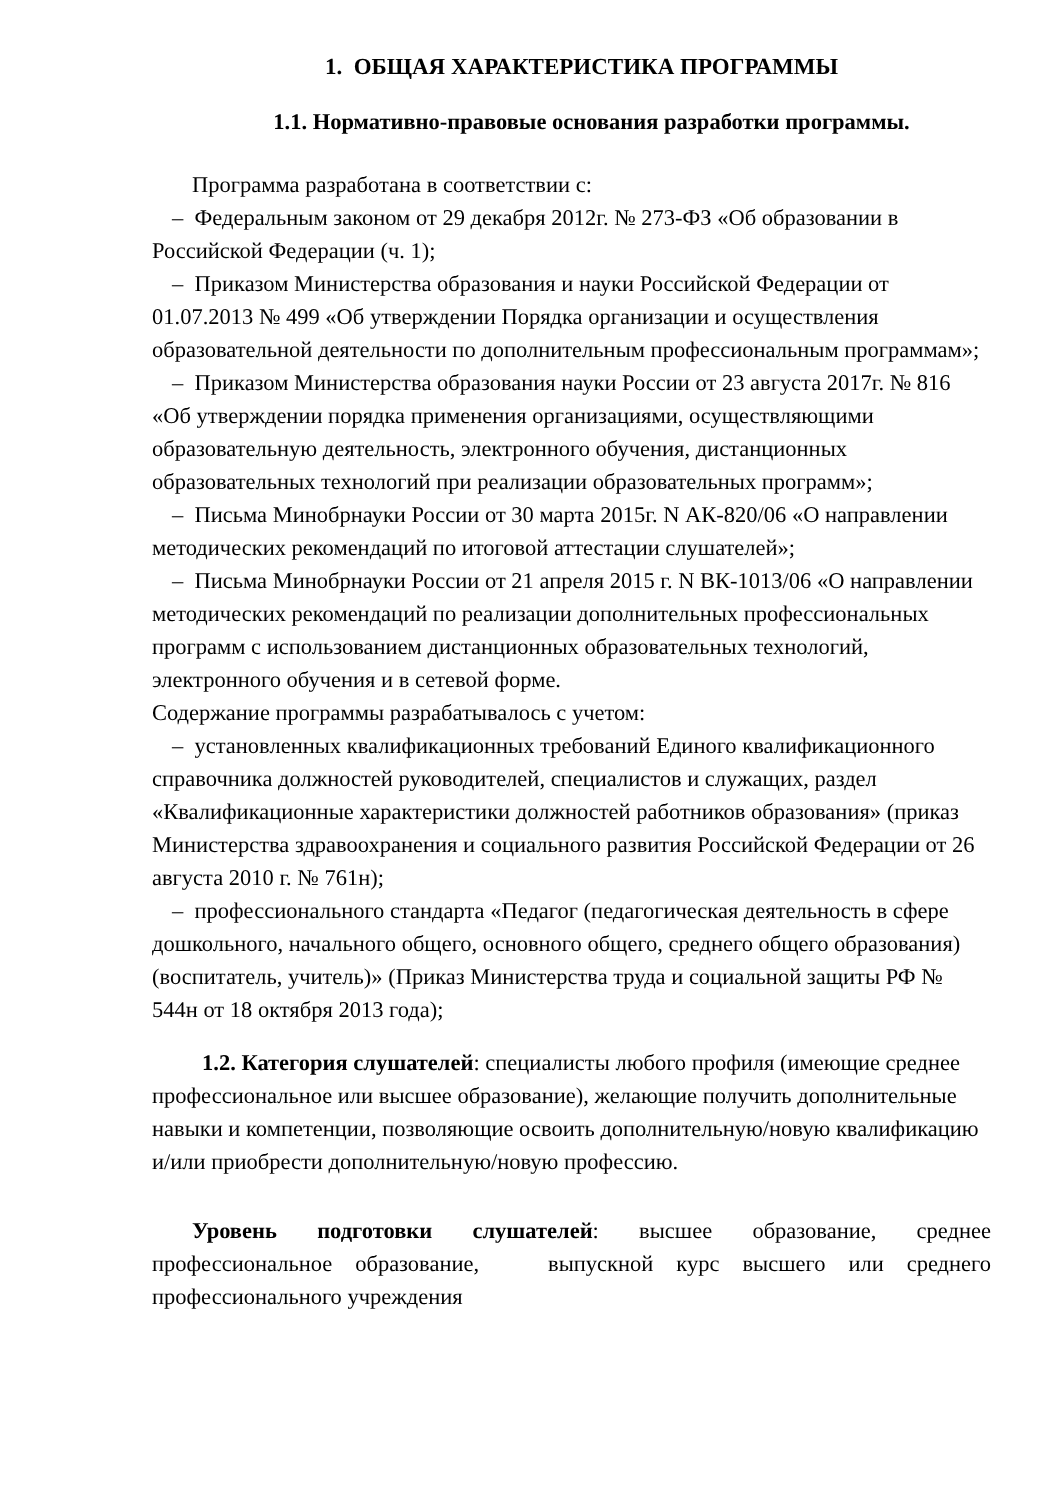1. ОБЩАЯ ХАРАКТЕРИСТИКА ПРОГРАММЫ
1.1. Нормативно-правовые основания разработки программы.
Программа разработана в соответствии с:
– Федеральным законом от 29 декабря 2012г. № 273-ФЗ «Об образовании в Российской Федерации (ч. 1);
– Приказом Министерства образования и науки Российской Федерации от 01.07.2013 № 499 «Об утверждении Порядка организации и осуществления образовательной деятельности по дополнительным профессиональным программам»;
– Приказом Министерства образования науки России от 23 августа 2017г. № 816 «Об утверждении порядка применения организациями, осуществляющими образовательную деятельность, электронного обучения, дистанционных образовательных технологий при реализации образовательных программ»;
– Письма Минобрнауки России от 30 марта 2015г. N АК-820/06 «О направлении методических рекомендаций по итоговой аттестации слушателей»;
– Письма Минобрнауки России от 21 апреля 2015 г. N ВК-1013/06 «О направлении методических рекомендаций по реализации дополнительных профессиональных программ с использованием дистанционных образовательных технологий, электронного обучения и в сетевой форме.
Содержание программы разрабатывалось с учетом:
– установленных квалификационных требований Единого квалификационного справочника должностей руководителей, специалистов и служащих, раздел «Квалификационные характеристики должностей работников образования» (приказ Министерства здравоохранения и социального развития Российской Федерации от 26 августа 2010 г. № 761н);
– профессионального стандарта «Педагог (педагогическая деятельность в сфере дошкольного, начального общего, основного общего, среднего общего образования) (воспитатель, учитель)» (Приказ Министерства труда и социальной защиты РФ № 544н от 18 октября 2013 года);
1.2. Категория слушателей: специалисты любого профиля (имеющие среднее профессиональное или высшее образование), желающие получить дополнительные навыки и компетенции, позволяющие освоить дополнительную/новую квалификацию и/или приобрести дополнительную/новую профессию.
Уровень подготовки слушателей: высшее образование, среднее профессиональное образование, выпускной курс высшего или среднего профессионального учреждения